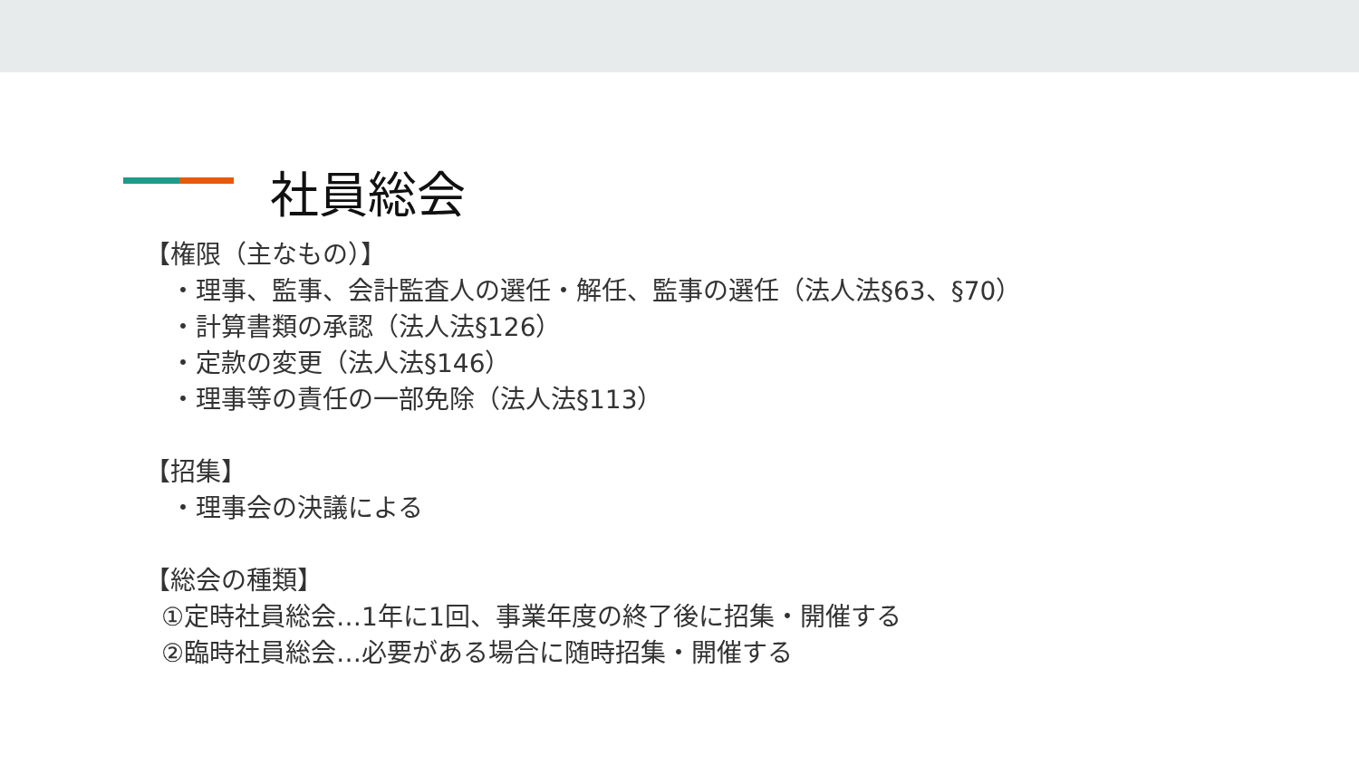社員総会
【権限（主なもの）】
・理事、監事、会計監査人の選任・解任、監事の選任（法人法§63、§70）
・計算書類の承認（法人法§126）
・定款の変更（法人法§146）
・理事等の責任の一部免除（法人法§113）
【招集】
・理事会の決議による
【総会の種類】
①定時社員総会…1年に1回、事業年度の終了後に招集・開催する
②臨時社員総会…必要がある場合に随時招集・開催する